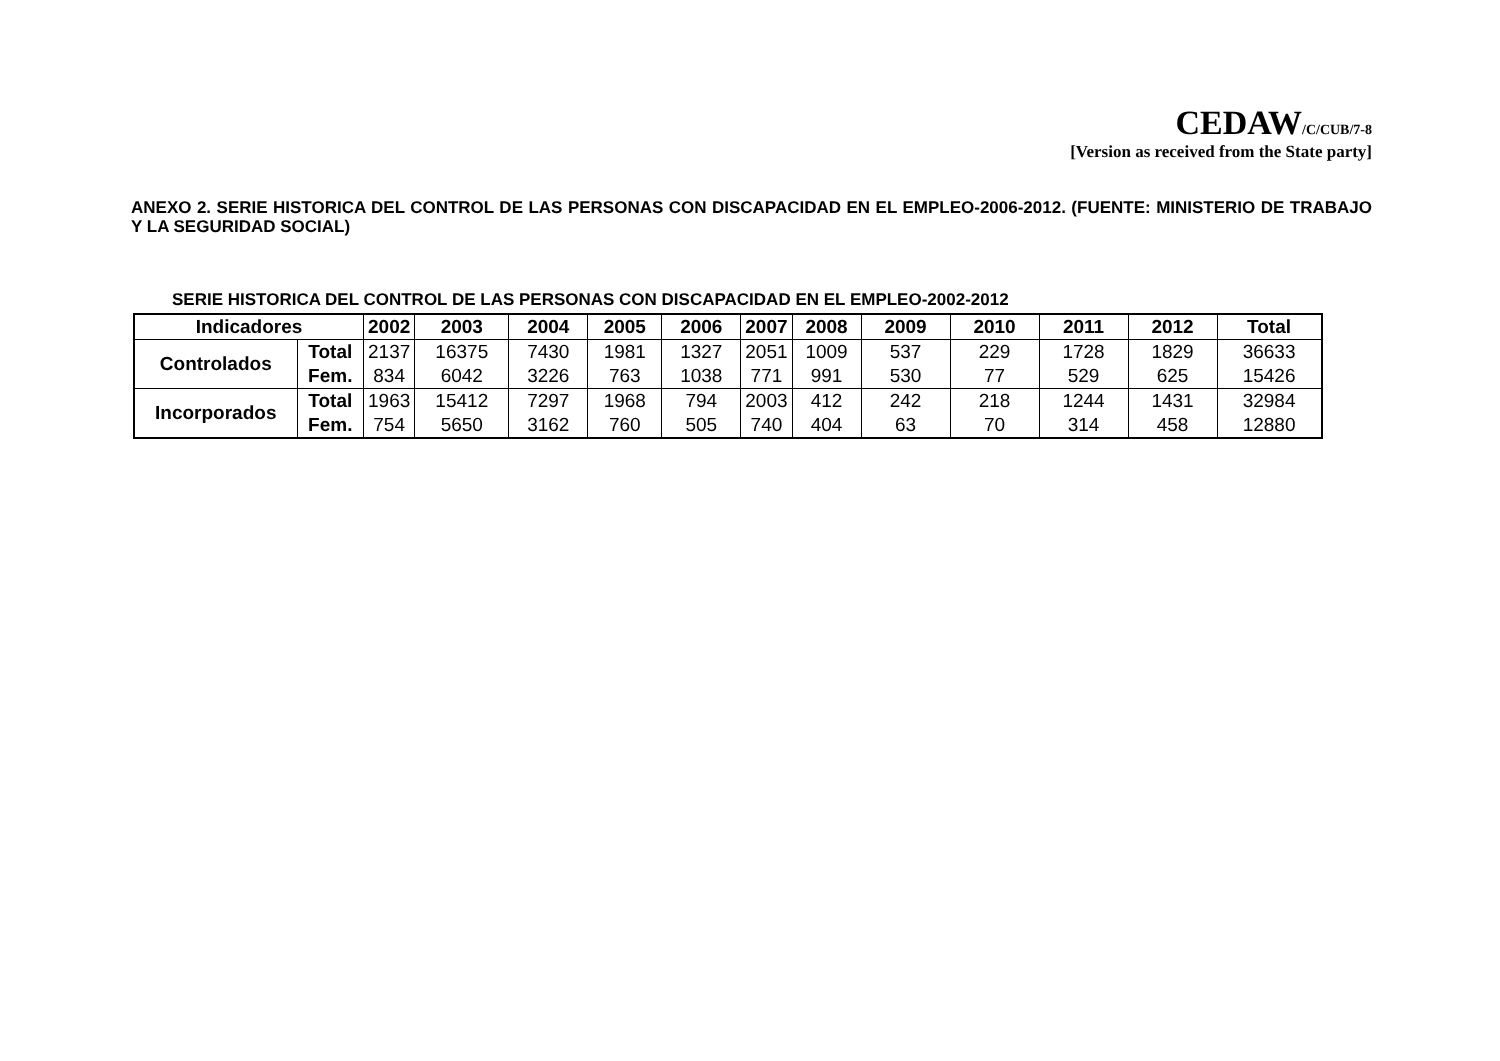CEDAW/C/CUB/7-8
[Version as received from the State party]
ANEXO 2. SERIE HISTORICA DEL CONTROL DE LAS PERSONAS CON DISCAPACIDAD EN EL EMPLEO-2006-2012. (FUENTE: MINISTERIO DE TRABAJO Y LA SEGURIDAD SOCIAL)
SERIE HISTORICA DEL CONTROL DE LAS PERSONAS CON DISCAPACIDAD EN EL EMPLEO-2002-2012
| Indicadores | | 2002 | 2003 | 2004 | 2005 | 2006 | 2007 | 2008 | 2009 | 2010 | 2011 | 2012 | Total |
| --- | --- | --- | --- | --- | --- | --- | --- | --- | --- | --- | --- | --- | --- |
| Controlados | Total | 2137 | 16375 | 7430 | 1981 | 1327 | 2051 | 1009 | 537 | 229 | 1728 | 1829 | 36633 |
| | Fem. | 834 | 6042 | 3226 | 763 | 1038 | 771 | 991 | 530 | 77 | 529 | 625 | 15426 |
| Incorporados | Total | 1963 | 15412 | 7297 | 1968 | 794 | 2003 | 412 | 242 | 218 | 1244 | 1431 | 32984 |
| | Fem. | 754 | 5650 | 3162 | 760 | 505 | 740 | 404 | 63 | 70 | 314 | 458 | 12880 |